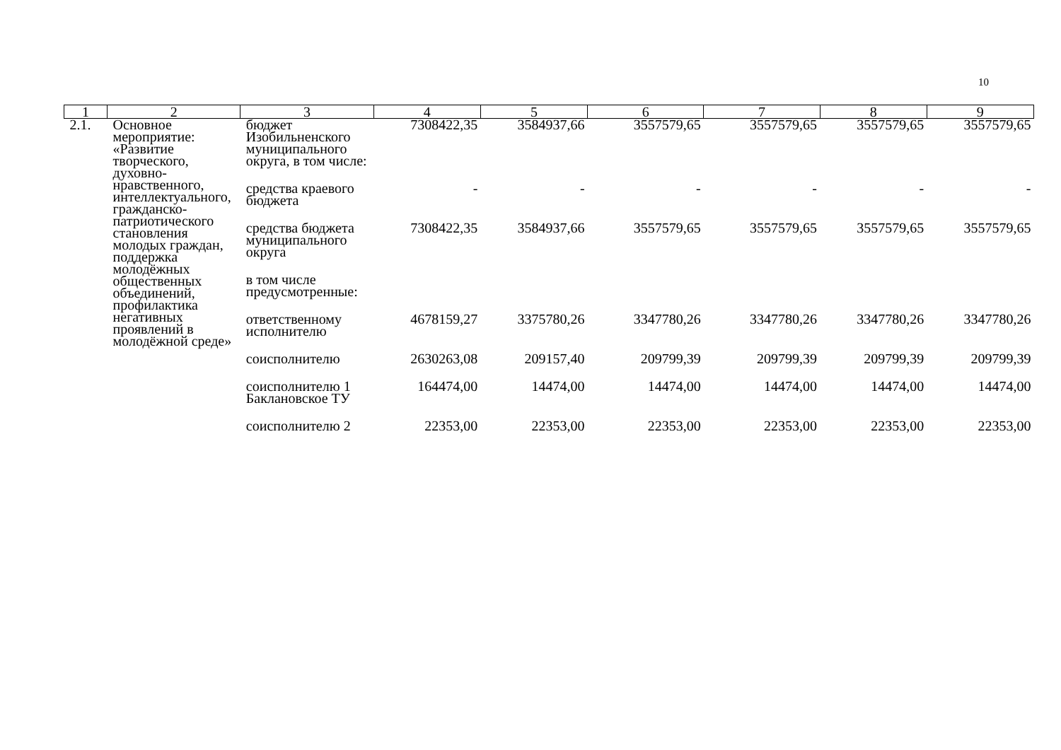10
| 1 | 2 | 3 | 4 | 5 | 6 | 7 | 8 | 9 |
| --- | --- | --- | --- | --- | --- | --- | --- | --- |
| 2.1. | Основное мероприятие: «Развитие творческого, духовно-нравственного, интеллектуального, гражданско-патриотического становления молодых граждан, поддержка молодёжных общественных объединений, профилактика негативных проявлений в молодёжной среде» | бюджет Изобильненского муниципального округа, в том числе: | 7308422,35 | 3584937,66 | 3557579,65 | 3557579,65 | 3557579,65 | 3557579,65 |
| | | средства краевого бюджета | - | - | - | - | - | - |
| | | средства бюджета муниципального округа | 7308422,35 | 3584937,66 | 3557579,65 | 3557579,65 | 3557579,65 | 3557579,65 |
| | | в том числе предусмотренные: | | | | | | |
| | | ответственному исполнителю | 4678159,27 | 3375780,26 | 3347780,26 | 3347780,26 | 3347780,26 | 3347780,26 |
| | | соисполнителю | 2630263,08 | 209157,40 | 209799,39 | 209799,39 | 209799,39 | 209799,39 |
| | | соисполнителю 1 Баклановское ТУ | 164474,00 | 14474,00 | 14474,00 | 14474,00 | 14474,00 | 14474,00 |
| | | соисполнителю 2 | 22353,00 | 22353,00 | 22353,00 | 22353,00 | 22353,00 | 22353,00 |